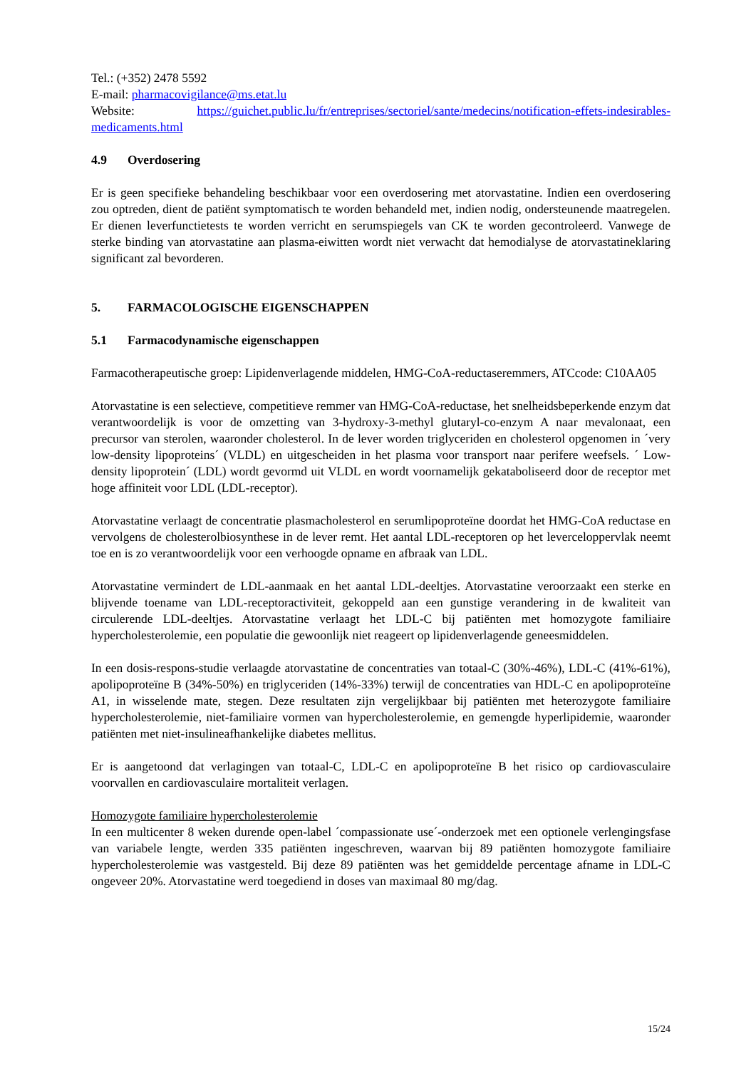Tel.: (+352) 2478 5592
E-mail: pharmacovigilance@ms.etat.lu
Website: https://guichet.public.lu/fr/entreprises/sectoriel/sante/medecins/notification-effets-indesirables-medicaments.html
4.9 Overdosering
Er is geen specifieke behandeling beschikbaar voor een overdosering met atorvastatine. Indien een overdosering zou optreden, dient de patiënt symptomatisch te worden behandeld met, indien nodig, ondersteunende maatregelen. Er dienen leverfunctietests te worden verricht en serumspiegels van CK te worden gecontroleerd. Vanwege de sterke binding van atorvastatine aan plasma-eiwitten wordt niet verwacht dat hemodialyse de atorvastatineklaring significant zal bevorderen.
5. FARMACOLOGISCHE EIGENSCHAPPEN
5.1 Farmacodynamische eigenschappen
Farmacotherapeutische groep: Lipidenverlagende middelen, HMG-CoA-reductaseremmers, ATCcode: C10AA05
Atorvastatine is een selectieve, competitieve remmer van HMG-CoA-reductase, het snelheidsbeperkende enzym dat verantwoordelijk is voor de omzetting van 3-hydroxy-3-methyl glutaryl-co-enzym A naar mevalonaat, een precursor van sterolen, waaronder cholesterol. In de lever worden triglyceriden en cholesterol opgenomen in ´very low-density lipoproteins´ (VLDL) en uitgescheiden in het plasma voor transport naar perifere weefsels. ´ Low-density lipoprotein´ (LDL) wordt gevormd uit VLDL en wordt voornamelijk gekataboliseerd door de receptor met hoge affiniteit voor LDL (LDL-receptor).
Atorvastatine verlaagt de concentratie plasmacholesterol en serumlipoproteïne doordat het HMG-CoA reductase en vervolgens de cholesterolbiosynthese in de lever remt. Het aantal LDL-receptoren op het leverceloppervlak neemt toe en is zo verantwoordelijk voor een verhoogde opname en afbraak van LDL.
Atorvastatine vermindert de LDL-aanmaak en het aantal LDL-deeltjes. Atorvastatine veroorzaakt een sterke en blijvende toename van LDL-receptoractiviteit, gekoppeld aan een gunstige verandering in de kwaliteit van circulerende LDL-deeltjes. Atorvastatine verlaagt het LDL-C bij patiënten met homozygote familiaire hypercholesterolemie, een populatie die gewoonlijk niet reageert op lipidenverlagende geneesmiddelen.
In een dosis-respons-studie verlaagde atorvastatine de concentraties van totaal-C (30%-46%), LDL-C (41%-61%), apolipoproteïne B (34%-50%) en triglyceriden (14%-33%) terwijl de concentraties van HDL-C en apolipoproteïne A1, in wisselende mate, stegen. Deze resultaten zijn vergelijkbaar bij patiënten met heterozygote familiaire hypercholesterolemie, niet-familiaire vormen van hypercholesterolemie, en gemengde hyperlipidemie, waaronder patiënten met niet-insulineafhankelijke diabetes mellitus.
Er is aangetoond dat verlagingen van totaal-C, LDL-C en apolipoproteïne B het risico op cardiovasculaire voorvallen en cardiovasculaire mortaliteit verlagen.
Homozygote familiaire hypercholesterolemie
In een multicenter 8 weken durende open-label ´compassionate use´-onderzoek met een optionele verlengingsfase van variabele lengte, werden 335 patiënten ingeschreven, waarvan bij 89 patiënten homozygote familiaire hypercholesterolemie was vastgesteld. Bij deze 89 patiënten was het gemiddelde percentage afname in LDL-C ongeveer 20%. Atorvastatine werd toegediend in doses van maximaal 80 mg/dag.
15/24